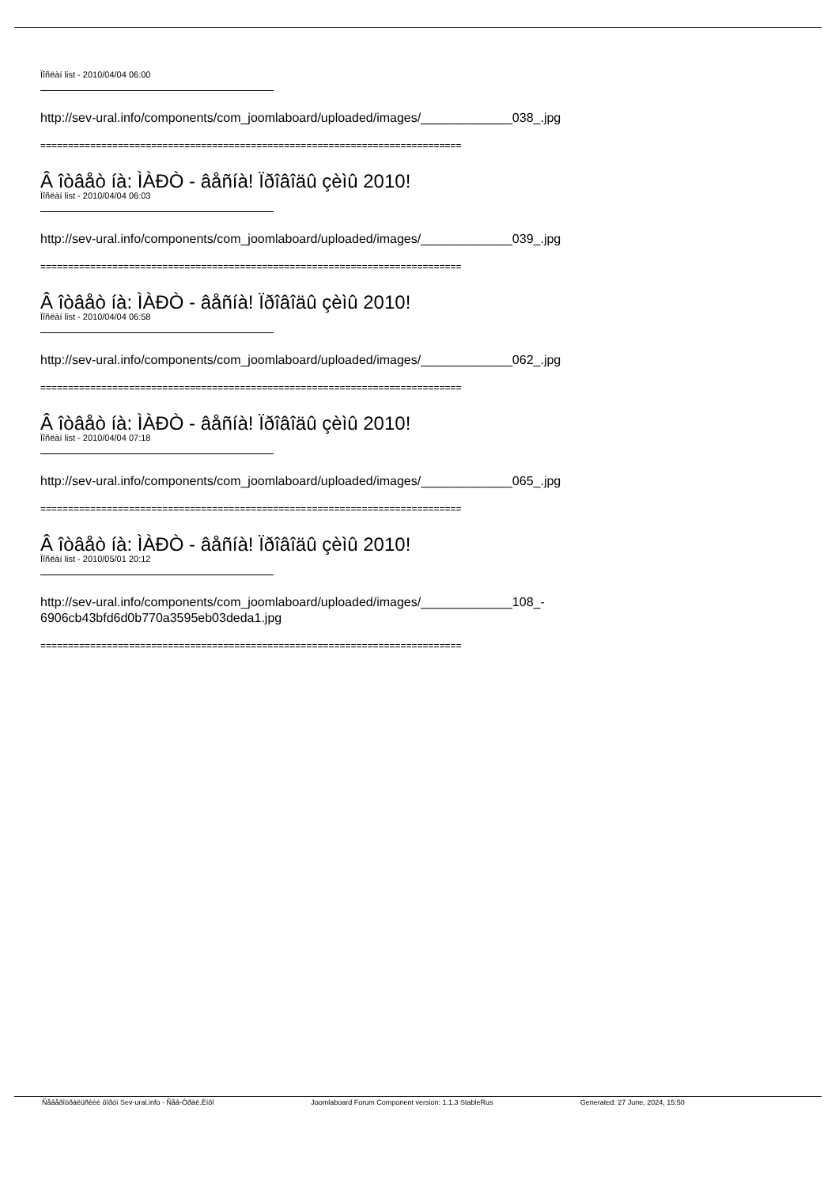Ïîñëàí list - 2010/04/04 06:00
http://sev-ural.info/components/com_joomlaboard/uploaded/images/_____________038_.jpg
============================================================================
Â îòâåò íà: ÌÀÐÒ - âåñíà! Ïðîâîäû çèìû 2010!
Ïîñëàí list - 2010/04/04 06:03
http://sev-ural.info/components/com_joomlaboard/uploaded/images/_____________039_.jpg
============================================================================
Â îòâåò íà: ÌÀÐÒ - âåñíà! Ïðîâîäû çèìû 2010!
Ïîñëàí list - 2010/04/04 06:58
http://sev-ural.info/components/com_joomlaboard/uploaded/images/_____________062_.jpg
============================================================================
Â îòâåò íà: ÌÀÐÒ - âåñíà! Ïðîâîäû çèìû 2010!
Ïîñëàí list - 2010/04/04 07:18
http://sev-ural.info/components/com_joomlaboard/uploaded/images/_____________065_.jpg
============================================================================
Â îòâåò íà: ÌÀÐÒ - âåñíà! Ïðîâîäû çèìû 2010!
Ïîñëàí list - 2010/05/01 20:12
http://sev-ural.info/components/com_joomlaboard/uploaded/images/_____________108_-
6906cb43bfd6d0b770a3595eb03deda1.jpg
============================================================================
Ñåâåðîóðàëüñêèé ôîðóì Sev-ural.info - Ñåâ-Óðàë.Èíôî Joomlaboard Forum Component version: 1.1.3 StableRus Generated: 27 June, 2024, 15:50